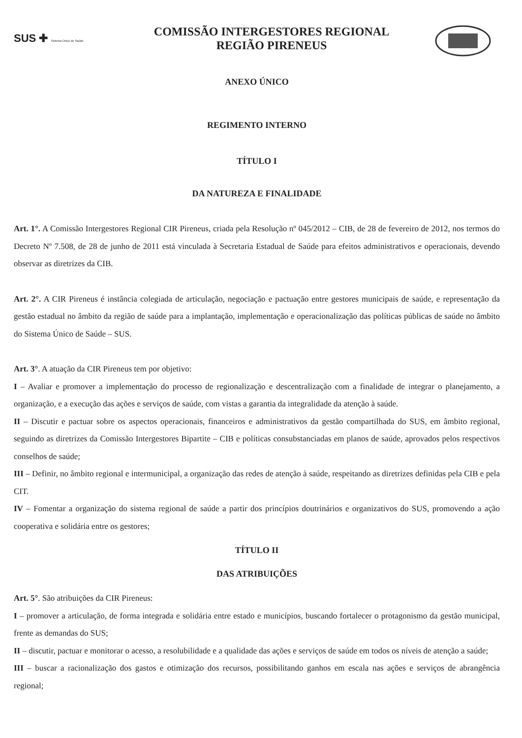SUS ✚ Sistema Único de Saúde
COMISSÃO INTERGESTORES REGIONAL
REGIÃO PIRENEUS
ANEXO ÚNICO
REGIMENTO INTERNO
TÍTULO I
DA NATUREZA E FINALIDADE
Art. 1°. A Comissão Intergestores Regional CIR Pireneus, criada pela Resolução nº 045/2012 – CIB, de 28 de fevereiro de 2012, nos termos do Decreto Nº 7.508, de 28 de junho de 2011 está vinculada à Secretaria Estadual de Saúde para efeitos administrativos e operacionais, devendo observar as diretrizes da CIB.
Art. 2°. A CIR Pireneus é instância colegiada de articulação, negociação e pactuação entre gestores municipais de saúde, e representação da gestão estadual no âmbito da região de saúde para a implantação, implementação e operacionalização das políticas públicas de saúde no âmbito do Sistema Único de Saúde – SUS.
Art. 3°. A atuação da CIR Pireneus tem por objetivo:
I – Avaliar e promover a implementação do processo de regionalização e descentralização com a finalidade de integrar o planejamento, a organização, e a execução das ações e serviços de saúde, com vistas a garantia da integralidade da atenção à saúde.
II – Discutir e pactuar sobre os aspectos operacionais, financeiros e administrativos da gestão compartilhada do SUS, em âmbito regional, seguindo as diretrizes da Comissão Intergestores Bipartite – CIB e políticas consubstanciadas em planos de saúde, aprovados pelos respectivos conselhos de saúde;
III – Definir, no âmbito regional e intermunicipal, a organização das redes de atenção à saúde, respeitando as diretrizes definidas pela CIB e pela CIT.
IV – Fomentar a organização do sistema regional de saúde a partir dos princípios doutrinários e organizativos do SUS, promovendo a ação cooperativa e solidária entre os gestores;
TÍTULO II
DAS ATRIBUIÇÕES
Art. 5°. São atribuições da CIR Pireneus:
I – promover a articulação, de forma integrada e solidária entre estado e municípios, buscando fortalecer o protagonismo da gestão municipal, frente as demandas do SUS;
II – discutir, pactuar e monitorar o acesso, a resolubilidade e a qualidade das ações e serviços de saúde em todos os níveis de atenção a saúde;
III – buscar a racionalização dos gastos e otimização dos recursos, possibilitando ganhos em escala nas ações e serviços de abrangência regional;